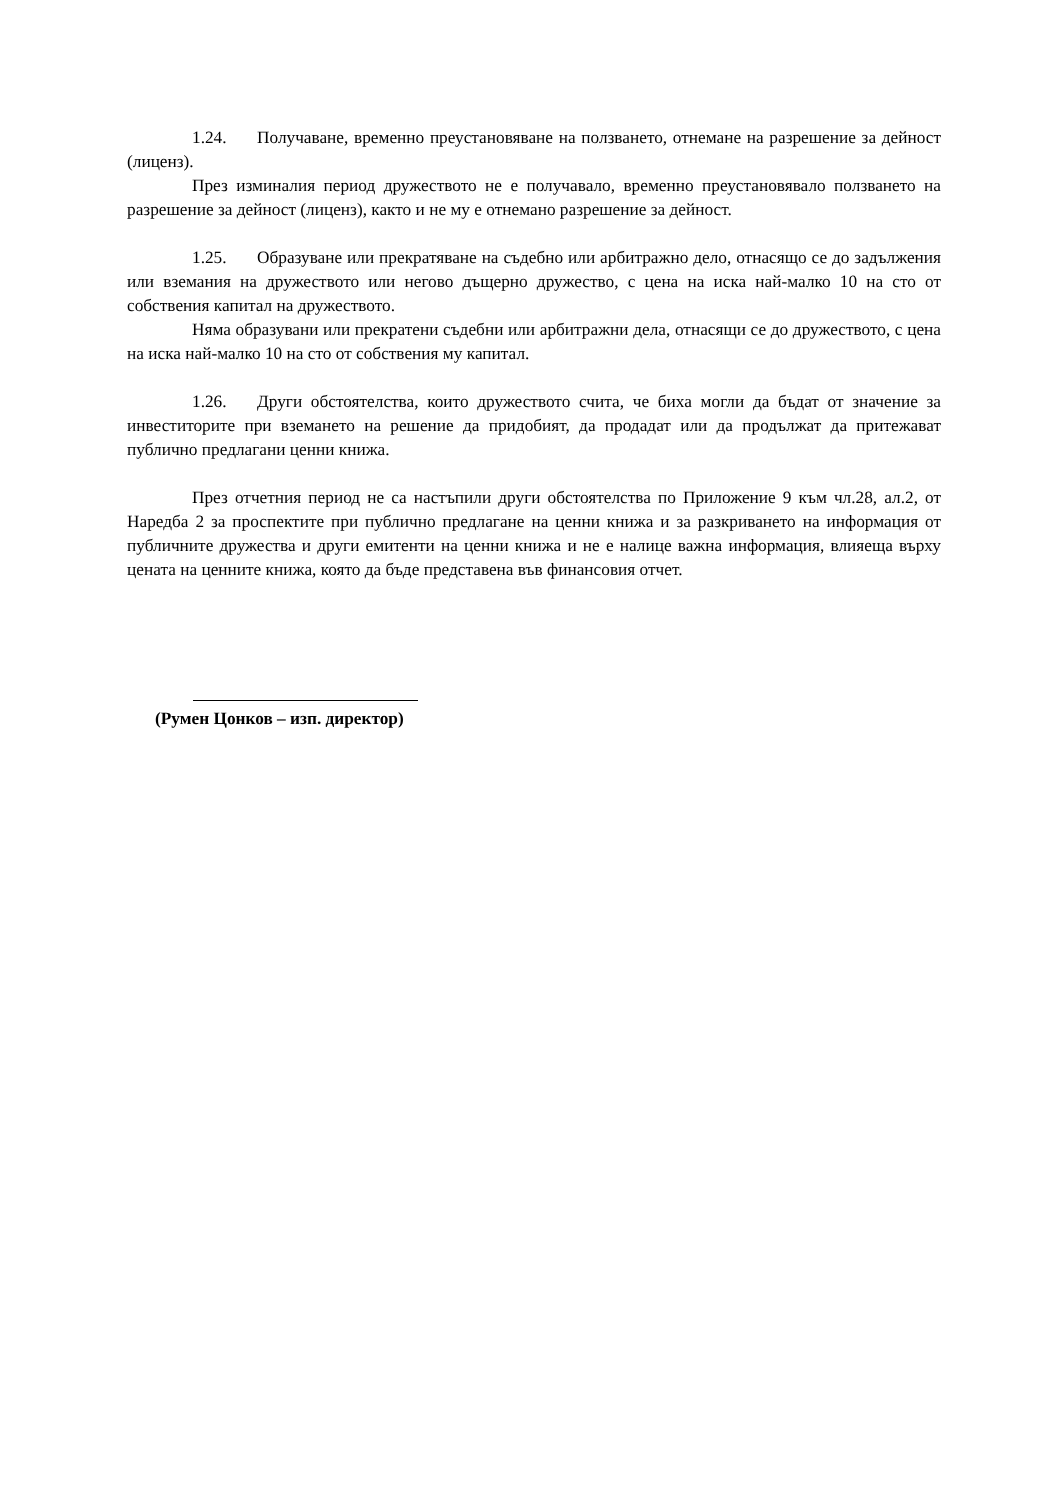1.24. Получаване, временно преустановяване на ползването, отнемане на разрешение за дейност (лиценз).
През изминалия период дружеството не е получавало, временно преустановявало ползването на разрешение за дейност (лиценз), както и не му е отнемано разрешение за дейност.
1.25. Образуване или прекратяване на съдебно или арбитражно дело, отнасящо се до задължения или вземания на дружеството или негово дъщерно дружество, с цена на иска най-малко 10 на сто от собствения капитал на дружеството.
Няма образувани или прекратени съдебни или арбитражни дела, отнасящи се до дружеството, с цена на иска най-малко 10 на сто от собствения му капитал.
1.26. Други обстоятелства, които дружеството счита, че биха могли да бъдат от значение за инвеститорите при вземането на решение да придобият, да продадат или да продължат да притежават публично предлагани ценни книжа.
През отчетния период не са настъпили други обстоятелства по Приложение 9 към чл.28, ал.2, от Наредба 2 за проспектите при публично предлагане на ценни книжа и за разкриването на информация от публичните дружества и други емитенти на ценни книжа и не е налице важна информация, влияеща върху цената на ценните книжа, която да бъде представена във финансовия отчет.
(Румен Цонков – изп. директор)